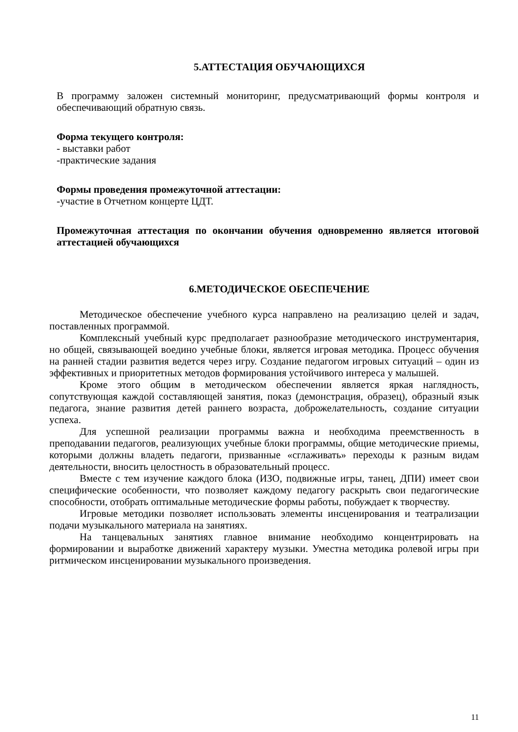5.АТТЕСТАЦИЯ ОБУЧАЮЩИХСЯ
В программу заложен системный мониторинг, предусматривающий формы контроля и обеспечивающий обратную связь.
Форма текущего контроля:
- выставки работ
-практические задания
Формы проведения промежуточной аттестации:
-участие в Отчетном концерте ЦДТ.
Промежуточная аттестация по окончании обучения одновременно является итоговой аттестацией обучающихся
6.МЕТОДИЧЕСКОЕ ОБЕСПЕЧЕНИЕ
Методическое обеспечение учебного курса направлено на реализацию целей и задач, поставленных программой.
Комплексный учебный курс предполагает разнообразие методического инструментария, но общей, связывающей воедино учебные блоки, является игровая методика. Процесс обучения на ранней стадии развития ведется через игру. Создание педагогом игровых ситуаций – один из эффективных и приоритетных методов формирования устойчивого интереса у малышей.
Кроме этого общим в методическом обеспечении является яркая наглядность, сопутствующая каждой составляющей занятия, показ (демонстрация, образец), образный язык педагога, знание развития детей раннего возраста, доброжелательность, создание ситуации успеха.
Для успешной реализации программы важна и необходима преемственность в преподавании педагогов, реализующих учебные блоки программы, общие методические приемы, которыми должны владеть педагоги, призванные «сглаживать» переходы к разным видам деятельности, вносить целостность в образовательный процесс.
Вместе с тем изучение каждого блока (ИЗО, подвижные игры, танец, ДПИ) имеет свои специфические особенности, что позволяет каждому педагогу раскрыть свои педагогические способности, отобрать оптимальные методические формы работы, побуждает к творчеству.
Игровые методики позволяет использовать элементы инсценирования и театрализации подачи музыкального материала на занятиях.
На танцевальных занятиях главное внимание необходимо концентрировать на формировании и выработке движений характеру музыки. Уместна методика ролевой игры при ритмическом инсценировании музыкального произведения.
11